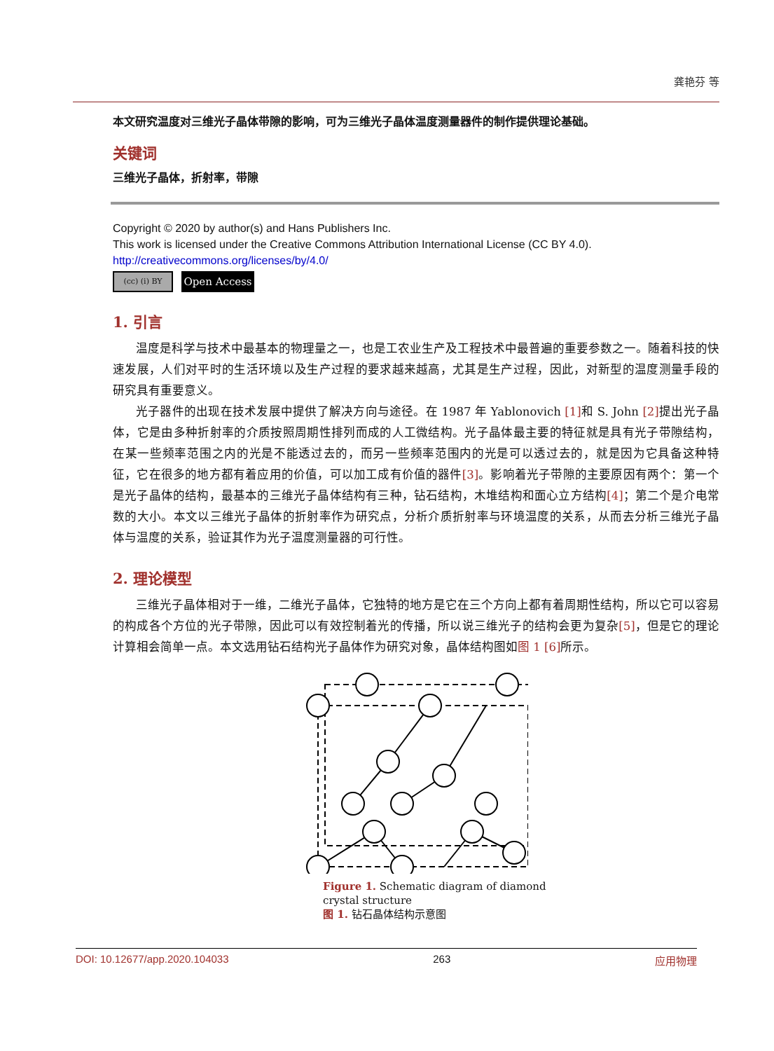龚艳芬 等
本文研究温度对三维光子晶体带隙的影响，可为三维光子晶体温度测量器件的制作提供理论基础。
关键词
三维光子晶体，折射率，带隙
Copyright © 2020 by author(s) and Hans Publishers Inc.
This work is licensed under the Creative Commons Attribution International License (CC BY 4.0).
http://creativecommons.org/licenses/by/4.0/
(cc) (i) BY
Open Access
1. 引言
温度是科学与技术中最基本的物理量之一，也是工农业生产及工程技术中最普遍的重要参数之一。随着科技的快速发展，人们对平时的生活环境以及生产过程的要求越来越高，尤其是生产过程，因此，对新型的温度测量手段的研究具有重要意义。
光子器件的出现在技术发展中提供了解决方向与途径。在 1987 年 Yablonovich [1] 和 S. John [2] 提出光子晶体，它是由多种折射率的介质按照周期性排列而成的人工微结构。光子晶体最主要的特征就是具有光子带隙结构，在某一些频率范围之内的光是不能透过去的，而另一些频率范围内的光是可以透过去的，就是因为它具备这种特征，它在很多的地方都有着应用的价值，可以加工成有价值的器件[3]。影响着光子带隙的主要原因有两个：第一个是光子晶体的结构，最基本的三维光子晶体结构有三种，钻石结构，木堆结构和面心立方结构[4]；第二个是介电常数的大小。本文以三维光子晶体的折射率作为研究点，分析介质折射率与环境温度的关系，从而去分析三维光子晶体与温度的关系，验证其作为光子温度测量器的可行性。
2. 理论模型
三维光子晶体相对于一维，二维光子晶体，它独特的地方是它在三个方向上都有着周期性结构，所以它可以容易的构成各个方位的光子带隙，因此可以有效控制着光的传播，所以说三维光子的结构会更为复杂[5]，但是它的理论计算相会简单一点。本文选用钻石结构光子晶体作为研究对象，晶体结构图如图 1 [6] 所示。
Figure 1. Schematic diagram of diamond crystal structure
图 1. 钻石晶体结构示意图
DOI: 10.12677/app.2020.104033 263 应用物理